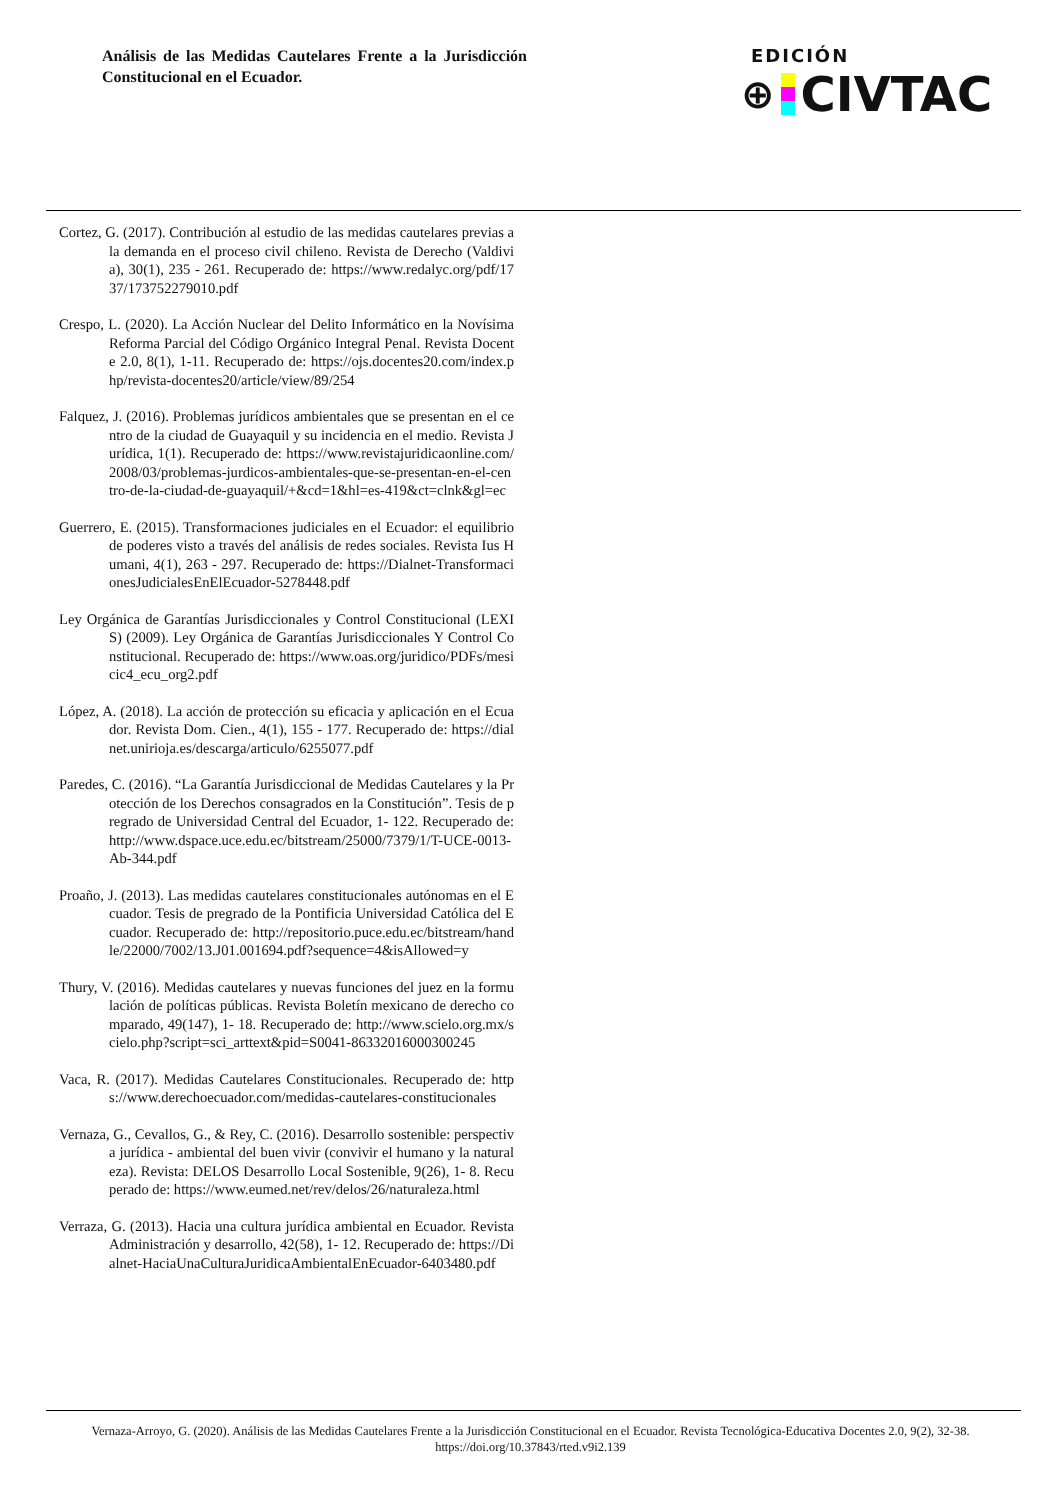Análisis de las Medidas Cautelares Frente a la Jurisdicción Constitucional en el Ecuador.
EDICIÓN
⊕ CIVTAC
Cortez, G. (2017). Contribución al estudio de las medidas cautelares previas a la demanda en el proceso civil chileno. Revista de Derecho (Valdivia), 30(1), 235 - 261. Recuperado de: https://www.redalyc.org/pdf/1737/173752279010.pdf
Crespo, L. (2020). La Acción Nuclear del Delito Informático en la Novísima Reforma Parcial del Código Orgánico Integral Penal. Revista Docente 2.0, 8(1), 1-11. Recuperado de: https://ojs.docentes20.com/index.php/revista-docentes20/article/view/89/254
Falquez, J. (2016). Problemas jurídicos ambientales que se presentan en el centro de la ciudad de Guayaquil y su incidencia en el medio. Revista Jurídica, 1(1). Recuperado de: https://www.revistajuridicaonline.com/2008/03/problemas-jurdicos-ambientales-que-se-presentan-en-el-centro-de-la-ciudad-de-guayaquil/+&cd=1&hl=es-419&ct=clnk&gl=ec
Guerrero, E. (2015). Transformaciones judiciales en el Ecuador: el equilibrio de poderes visto a través del análisis de redes sociales. Revista Ius Humani, 4(1), 263 - 297. Recuperado de: https://Dialnet-TransformacionesJudicialesEnElEcuador-5278448.pdf
Ley Orgánica de Garantías Jurisdiccionales y Control Constitucional (LEXIS) (2009). Ley Orgánica de Garantías Jurisdiccionales Y Control Constitucional. Recuperado de: https://www.oas.org/juridico/PDFs/mesicic4_ecu_org2.pdf
López, A. (2018). La acción de protección su eficacia y aplicación en el Ecuador. Revista Dom. Cien., 4(1), 155 - 177. Recuperado de: https://dialnet.unirioja.es/descarga/articulo/6255077.pdf
Paredes, C. (2016). “La Garantía Jurisdiccional de Medidas Cautelares y la Protección de los Derechos consagrados en la Constitución”. Tesis de pregrado de Universidad Central del Ecuador, 1- 122. Recuperado de: http://www.dspace.uce.edu.ec/bitstream/25000/7379/1/T-UCE-0013-Ab-344.pdf
Proaño, J. (2013). Las medidas cautelares constitucionales autónomas en el Ecuador. Tesis de pregrado de la Pontificia Universidad Católica del Ecuador. Recuperado de: http://repositorio.puce.edu.ec/bitstream/handle/22000/7002/13.J01.001694.pdf?sequence=4&isAllowed=y
Thury, V. (2016). Medidas cautelares y nuevas funciones del juez en la formulación de políticas públicas. Revista Boletín mexicano de derecho comparado, 49(147), 1- 18. Recuperado de: http://www.scielo.org.mx/scielo.php?script=sci_arttext&pid=S0041-86332016000300245
Vaca, R. (2017). Medidas Cautelares Constitucionales. Recuperado de: https://www.derechoecuador.com/medidas-cautelares-constitucionales
Vernaza, G., Cevallos, G., & Rey, C. (2016). Desarrollo sostenible: perspectiva jurídica - ambiental del buen vivir (convivir el humano y la naturaleza). Revista: DELOS Desarrollo Local Sostenible, 9(26), 1- 8. Recuperado de: https://www.eumed.net/rev/delos/26/naturaleza.html
Verraza, G. (2013). Hacia una cultura jurídica ambiental en Ecuador. Revista Administración y desarrollo, 42(58), 1- 12. Recuperado de: https://Dialnet-HaciaUnaCulturaJuridicaAmbientalEnEcuador-6403480.pdf
Vernaza-Arroyo, G. (2020). Análisis de las Medidas Cautelares Frente a la Jurisdicción Constitucional en el Ecuador. Revista Tecnológica-Educativa Docentes 2.0, 9(2), 32-38. https://doi.org/10.37843/rted.v9i2.139